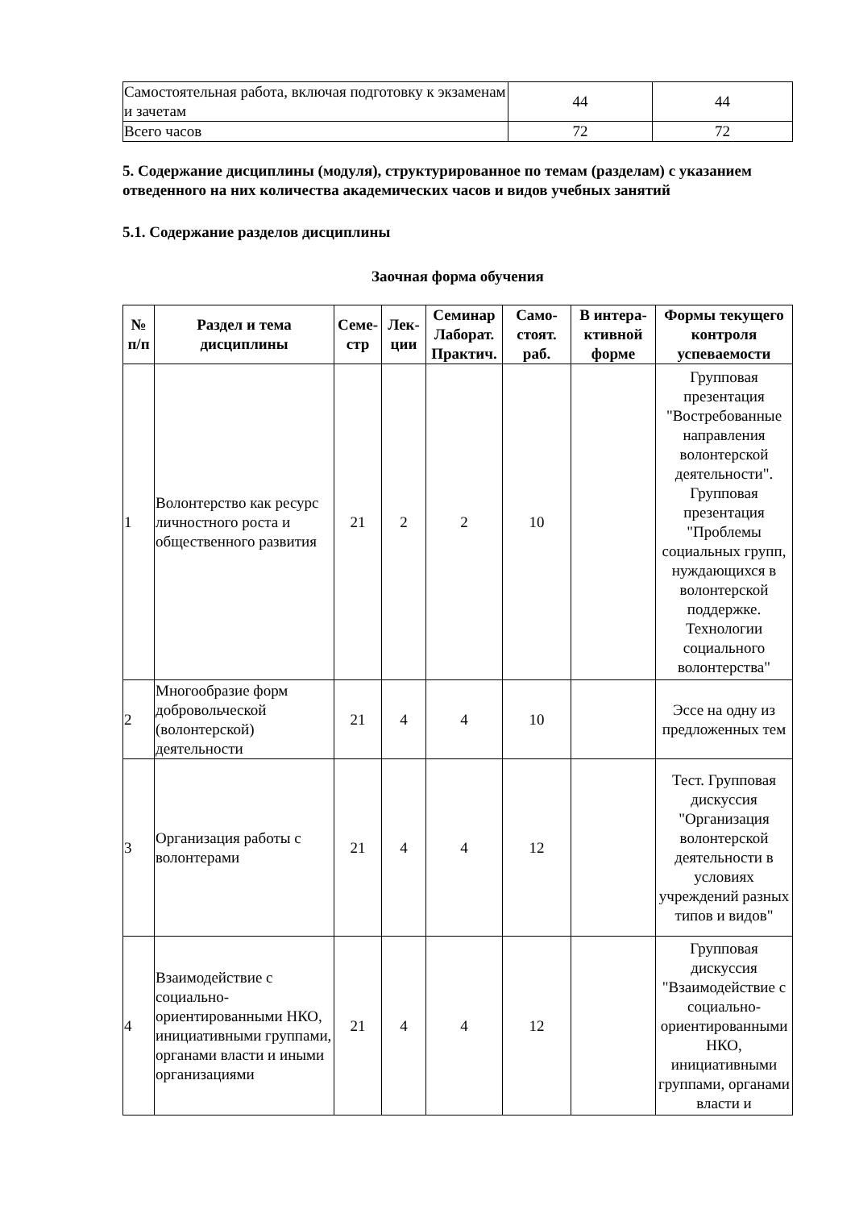| Самостоятельная работа, включая подготовку к экзаменам и зачетам | 44 | 44 |
| Всего часов | 72 | 72 |
5. Содержание дисциплины (модуля), структурированное по темам (разделам) с указанием отведенного на них количества академических часов и видов учебных занятий
5.1. Содержание разделов дисциплины
Заочная форма обучения
| № п/п | Раздел и тема дисциплины | Семе-стр | Лек-ции | Семинар Лаборат. Практич. | Само-стоят. раб. | В интера-ктивной форме | Формы текущего контроля успеваемости |
| --- | --- | --- | --- | --- | --- | --- | --- |
| 1 | Волонтерство как ресурс личностного роста и общественного развития | 21 | 2 | 2 | 10 | | Групповая презентация "Востребованные направления волонтерской деятельности". Групповая презентация "Проблемы социальных групп, нуждающихся в волонтерской поддержке. Технологии социального волонтерства" |
| 2 | Многообразие форм добровольческой (волонтерской) деятельности | 21 | 4 | 4 | 10 | | Эссе на одну из предложенных тем |
| 3 | Организация работы с волонтерами | 21 | 4 | 4 | 12 | | Тест. Групповая дискуссия "Организация волонтерской деятельности в условиях учреждений разных типов и видов" |
| 4 | Взаимодействие с социально-ориентированными НКО, инициативными группами, органами власти и иными организациями | 21 | 4 | 4 | 12 | | Групповая дискуссия "Взаимодействие с социально-ориентированными НКО, инициативными группами, органами власти и |